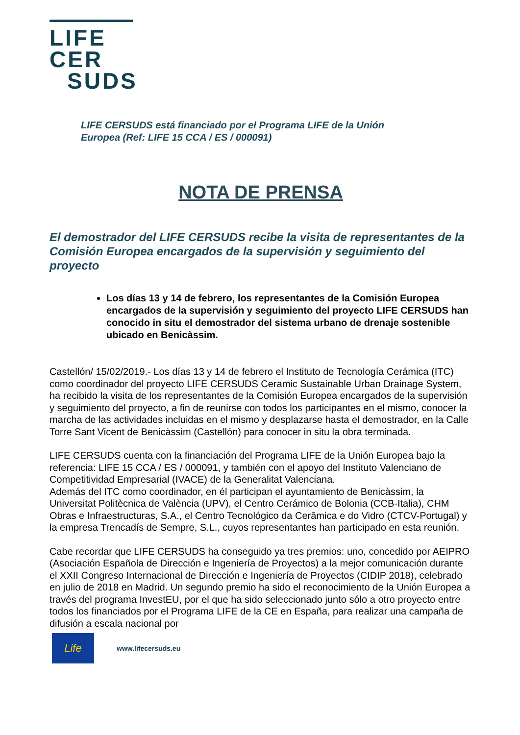LIFE
CER
SUDS
LIFE CERSUDS está financiado por el Programa LIFE de la Unión
Europea (Ref: LIFE 15 CCA / ES / 000091)
NOTA DE PRENSA
El demostrador del LIFE CERSUDS recibe la visita de representantes de la Comisión Europea encargados de la supervisión y seguimiento del proyecto
Los días 13 y 14 de febrero, los representantes de la Comisión Europea encargados de la supervisión y seguimiento del proyecto LIFE CERSUDS han conocido in situ el demostrador del sistema urbano de drenaje sostenible ubicado en Benicàssim.
Castellón/ 15/02/2019.- Los días 13 y 14 de febrero el Instituto de Tecnología Cerámica (ITC) como coordinador del proyecto LIFE CERSUDS Ceramic Sustainable Urban Drainage System, ha recibido la visita de los representantes de la Comisión Europea encargados de la supervisión y seguimiento del proyecto, a fin de reunirse con todos los participantes en el mismo, conocer la marcha de las actividades incluidas en el mismo y desplazarse hasta el demostrador, en la Calle Torre Sant Vicent de Benicàssim (Castellón) para conocer in situ la obra terminada.
LIFE CERSUDS cuenta con la financiación del Programa LIFE de la Unión Europea bajo la referencia: LIFE 15 CCA / ES / 000091, y también con el apoyo del Instituto Valenciano de Competitividad Empresarial (IVACE) de la Generalitat Valenciana.
Además del ITC como coordinador, en él participan el ayuntamiento de Benicàssim, la Universitat Politècnica de València (UPV), el Centro Cerámico de Bolonia (CCB-Italia), CHM Obras e Infraestructuras, S.A., el Centro Tecnológico da Cerâmica e do Vidro (CTCV-Portugal) y la empresa Trencadís de Sempre, S.L., cuyos representantes han participado en esta reunión.
Cabe recordar que LIFE CERSUDS ha conseguido ya tres premios: uno, concedido por AEIPRO (Asociación Española de Dirección e Ingeniería de Proyectos) a la mejor comunicación durante el XXII Congreso Internacional de Dirección e Ingeniería de Proyectos (CIDIP 2018), celebrado en julio de 2018 en Madrid. Un segundo premio ha sido el reconocimiento de la Unión Europea a través del programa InvestEU, por el que ha sido seleccionado junto sólo a otro proyecto entre todos los financiados por el Programa LIFE de la CE en España, para realizar una campaña de difusión a escala nacional por
Life
www.lifecersuds.eu